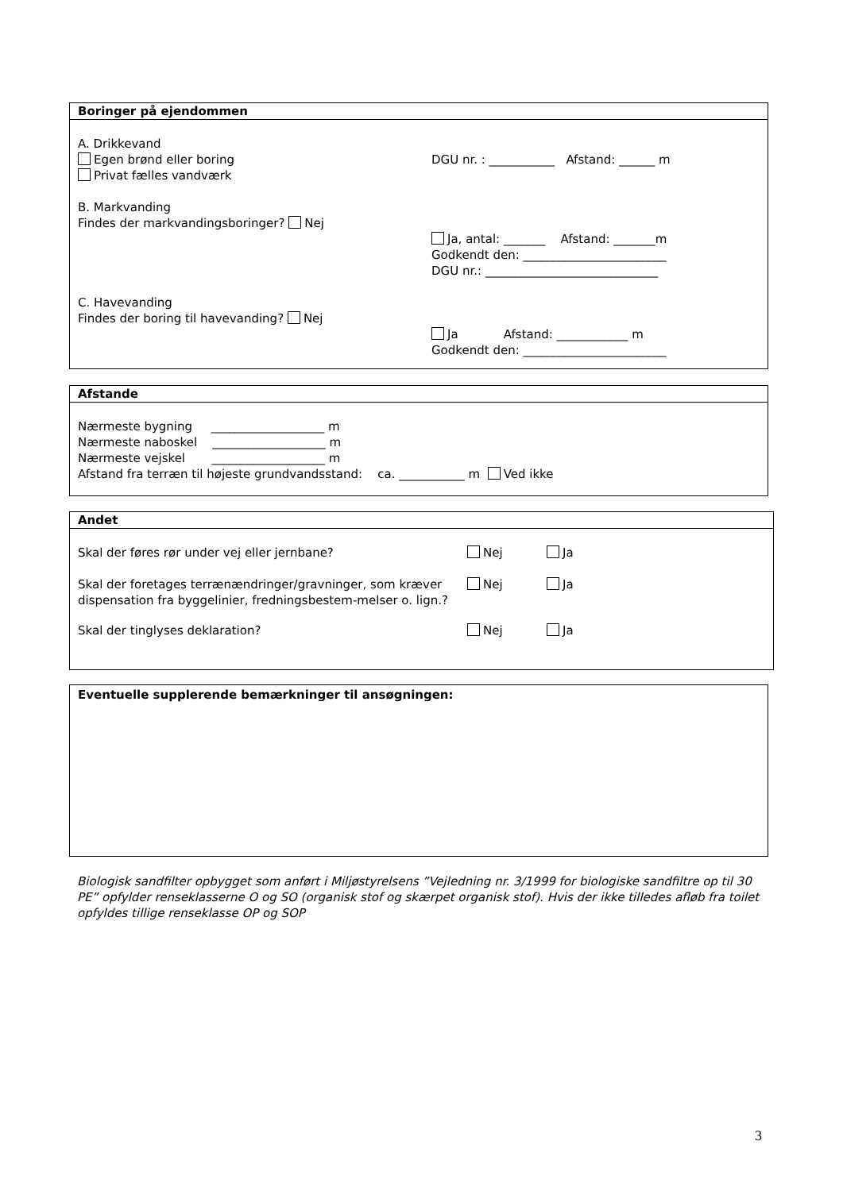Boringer på ejendommen
A. Drikkevand
Egen brønd eller boring DGU nr. : ___________ Afstand: ______ m
Privat fælles vandværk
B. Markvanding
Findes der markvandingsboringer? Nej
Ja, antal: _______ Afstand: _______m
Godkendt den: ________________________
DGU nr.: _____________________________
C. Havevanding
Findes der boring til havevanding? Nej
Ja Afstand: ____________ m
Godkendt den: ________________________
Afstande
Nærmeste bygning ___________________ m
Nærmeste naboskel ___________________ m
Nærmeste vejskel ___________________ m
Afstand fra terræn til højeste grundvandsstand: ca. ___________ m Ved ikke
Andet
Skal der føres rør under vej eller jernbane? Nej Ja
Skal der foretages terrænændringer/gravninger, som kræver dispensation fra byggelinier, fredningsbestem-melser o. lign.?
Nej Ja
Skal der tinglyses deklaration? Nej Ja
Eventuelle supplerende bemærkninger til ansøgningen:
Biologisk sandfilter opbygget som anført i Miljøstyrelsens ”Vejledning nr. 3/1999 for biologiske sandfiltre op til 30 PE” opfylder renseklasserne O og SO (organisk stof og skærpet organisk stof). Hvis der ikke tilledes afløb fra toilet opfyldes tillige renseklasse OP og SOP
3